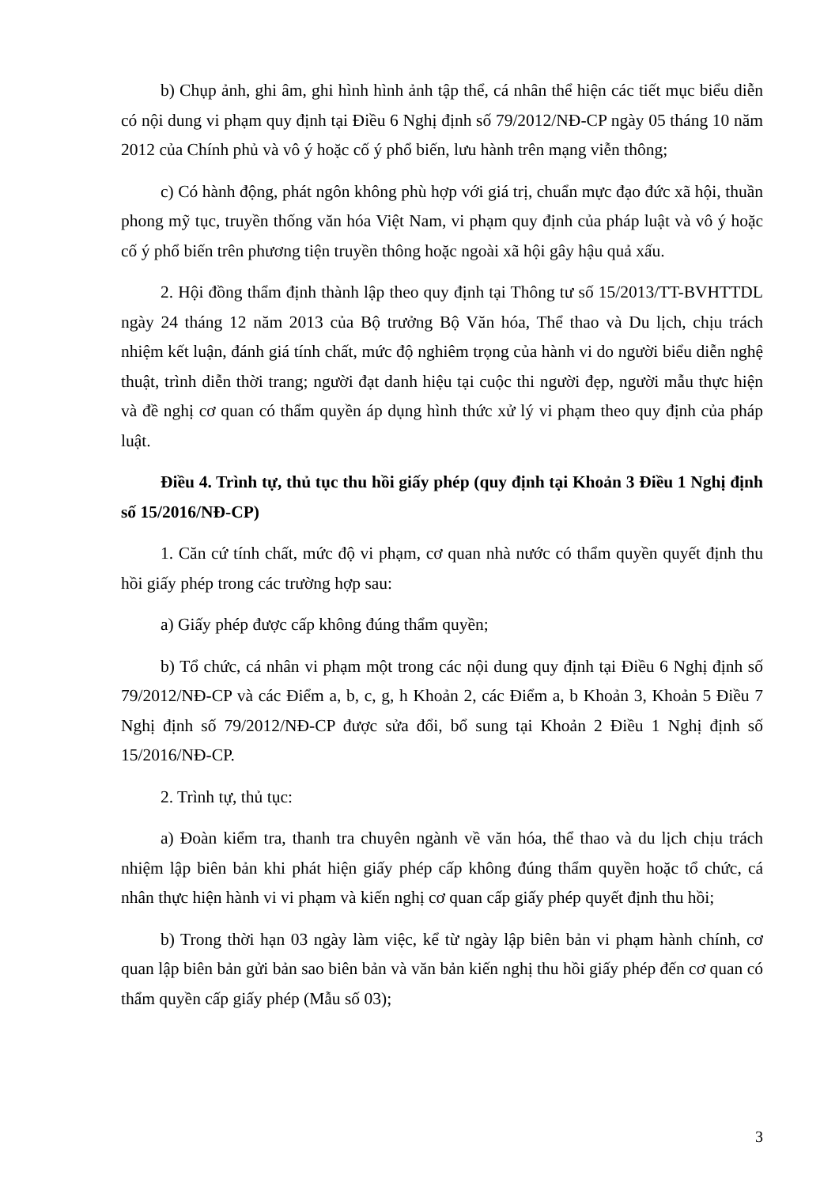b) Chụp ảnh, ghi âm, ghi hình hình ảnh tập thể, cá nhân thể hiện các tiết mục biểu diễn có nội dung vi phạm quy định tại Điều 6 Nghị định số 79/2012/NĐ-CP ngày 05 tháng 10 năm 2012 của Chính phủ và vô ý hoặc cố ý phổ biến, lưu hành trên mạng viễn thông;
c) Có hành động, phát ngôn không phù hợp với giá trị, chuẩn mực đạo đức xã hội, thuần phong mỹ tục, truyền thống văn hóa Việt Nam, vi phạm quy định của pháp luật và vô ý hoặc cố ý phổ biến trên phương tiện truyền thông hoặc ngoài xã hội gây hậu quả xấu.
2. Hội đồng thẩm định thành lập theo quy định tại Thông tư số 15/2013/TT-BVHTTDL ngày 24 tháng 12 năm 2013 của Bộ trưởng Bộ Văn hóa, Thể thao và Du lịch, chịu trách nhiệm kết luận, đánh giá tính chất, mức độ nghiêm trọng của hành vi do người biểu diễn nghệ thuật, trình diễn thời trang; người đạt danh hiệu tại cuộc thi người đẹp, người mẫu thực hiện và đề nghị cơ quan có thẩm quyền áp dụng hình thức xử lý vi phạm theo quy định của pháp luật.
Điều 4. Trình tự, thủ tục thu hồi giấy phép (quy định tại Khoản 3 Điều 1 Nghị định số 15/2016/NĐ-CP)
1. Căn cứ tính chất, mức độ vi phạm, cơ quan nhà nước có thẩm quyền quyết định thu hồi giấy phép trong các trường hợp sau:
a) Giấy phép được cấp không đúng thẩm quyền;
b) Tổ chức, cá nhân vi phạm một trong các nội dung quy định tại Điều 6 Nghị định số 79/2012/NĐ-CP và các Điểm a, b, c, g, h Khoản 2, các Điểm a, b Khoản 3, Khoản 5 Điều 7 Nghị định số 79/2012/NĐ-CP được sửa đổi, bổ sung tại Khoản 2 Điều 1 Nghị định số 15/2016/NĐ-CP.
2. Trình tự, thủ tục:
a) Đoàn kiểm tra, thanh tra chuyên ngành về văn hóa, thể thao và du lịch chịu trách nhiệm lập biên bản khi phát hiện giấy phép cấp không đúng thẩm quyền hoặc tổ chức, cá nhân thực hiện hành vi vi phạm và kiến nghị cơ quan cấp giấy phép quyết định thu hồi;
b) Trong thời hạn 03 ngày làm việc, kể từ ngày lập biên bản vi phạm hành chính, cơ quan lập biên bản gửi bản sao biên bản và văn bản kiến nghị thu hồi giấy phép đến cơ quan có thẩm quyền cấp giấy phép (Mẫu số 03);
3